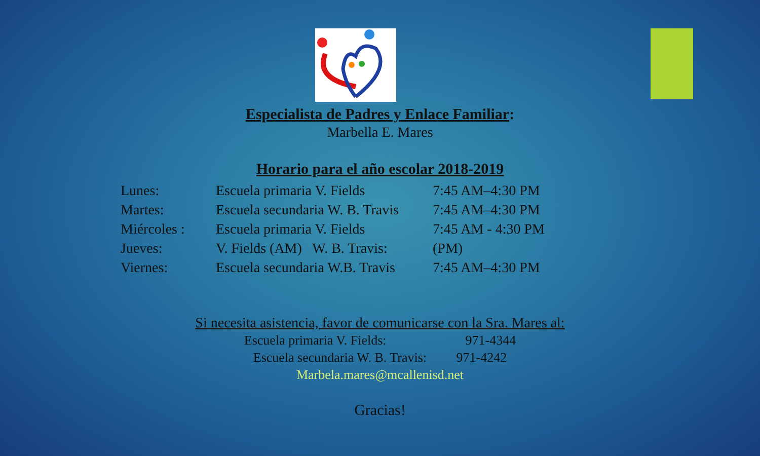Especialista de Padres y Enlace Familiar:
Marbella E. Mares
Horario para el año escolar 2018-2019
Lunes: Escuela primaria V. Fields 7:45 AM–4:30 PM
Martes: Escuela secundaria W. B. Travis 7:45 AM–4:30 PM
Miércoles : Escuela primaria V. Fields 7:45 AM - 4:30 PM
Jueves: V. Fields (AM) W. B. Travis: (PM)
Viernes: Escuela secundaria W.B. Travis 7:45 AM–4:30 PM
Si necesita asistencia, favor de comunicarse con la Sra. Mares al:
Escuela primaria V. Fields: 971-4344
Escuela secundaria W. B. Travis: 971-4242
Marbela.mares@mcallenisd.net
Gracias!